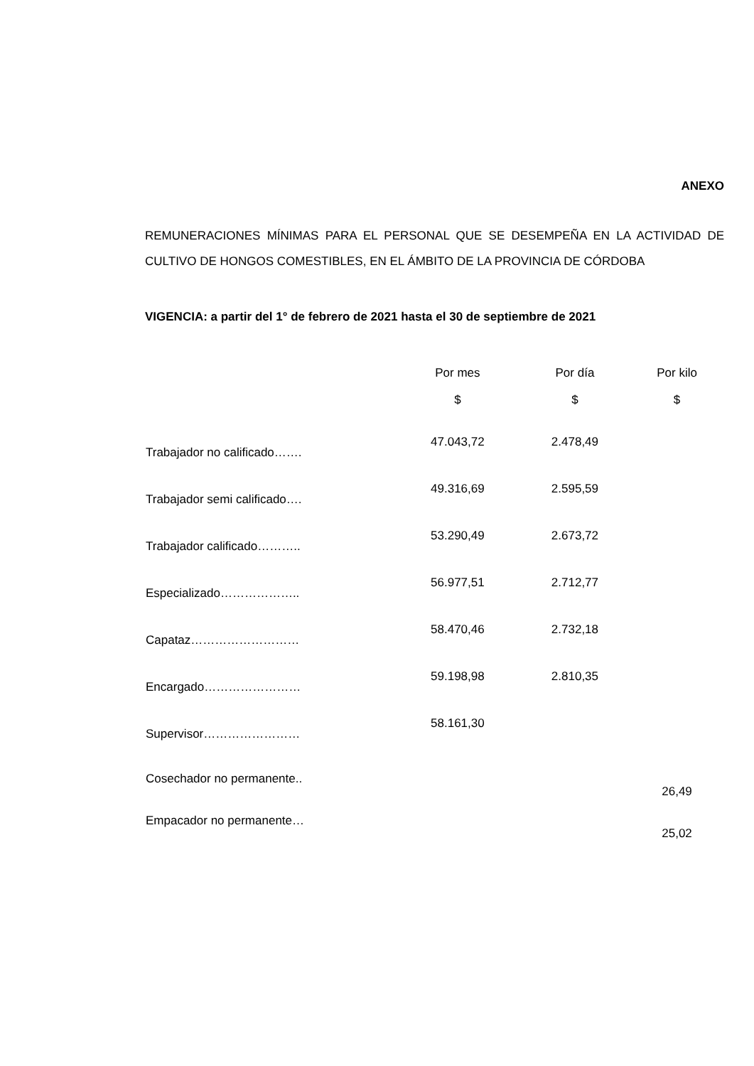ANEXO
REMUNERACIONES MÍNIMAS PARA EL PERSONAL QUE SE DESEMPEÑA EN LA ACTIVIDAD DE CULTIVO DE HONGOS COMESTIBLES, EN EL ÁMBITO DE LA PROVINCIA DE CÓRDOBA
VIGENCIA: a partir del 1° de febrero de 2021 hasta el 30 de septiembre de 2021
| | Por mes | Por día | Por kilo |
| --- | --- | --- | --- |
| | $ | $ | $ |
| Trabajador no calificado……. | 47.043,72 | 2.478,49 | |
| Trabajador semi calificado…. | 49.316,69 | 2.595,59 | |
| Trabajador calificado……….. | 53.290,49 | 2.673,72 | |
| Especializado……………….. | 56.977,51 | 2.712,77 | |
| Capataz……………………… | 58.470,46 | 2.732,18 | |
| Encargado…………………… | 59.198,98 | 2.810,35 | |
| Supervisor…………………… | 58.161,30 | | |
| Cosechador no permanente.. | | | 26,49 |
| Empacador no permanente… | | | 25,02 |